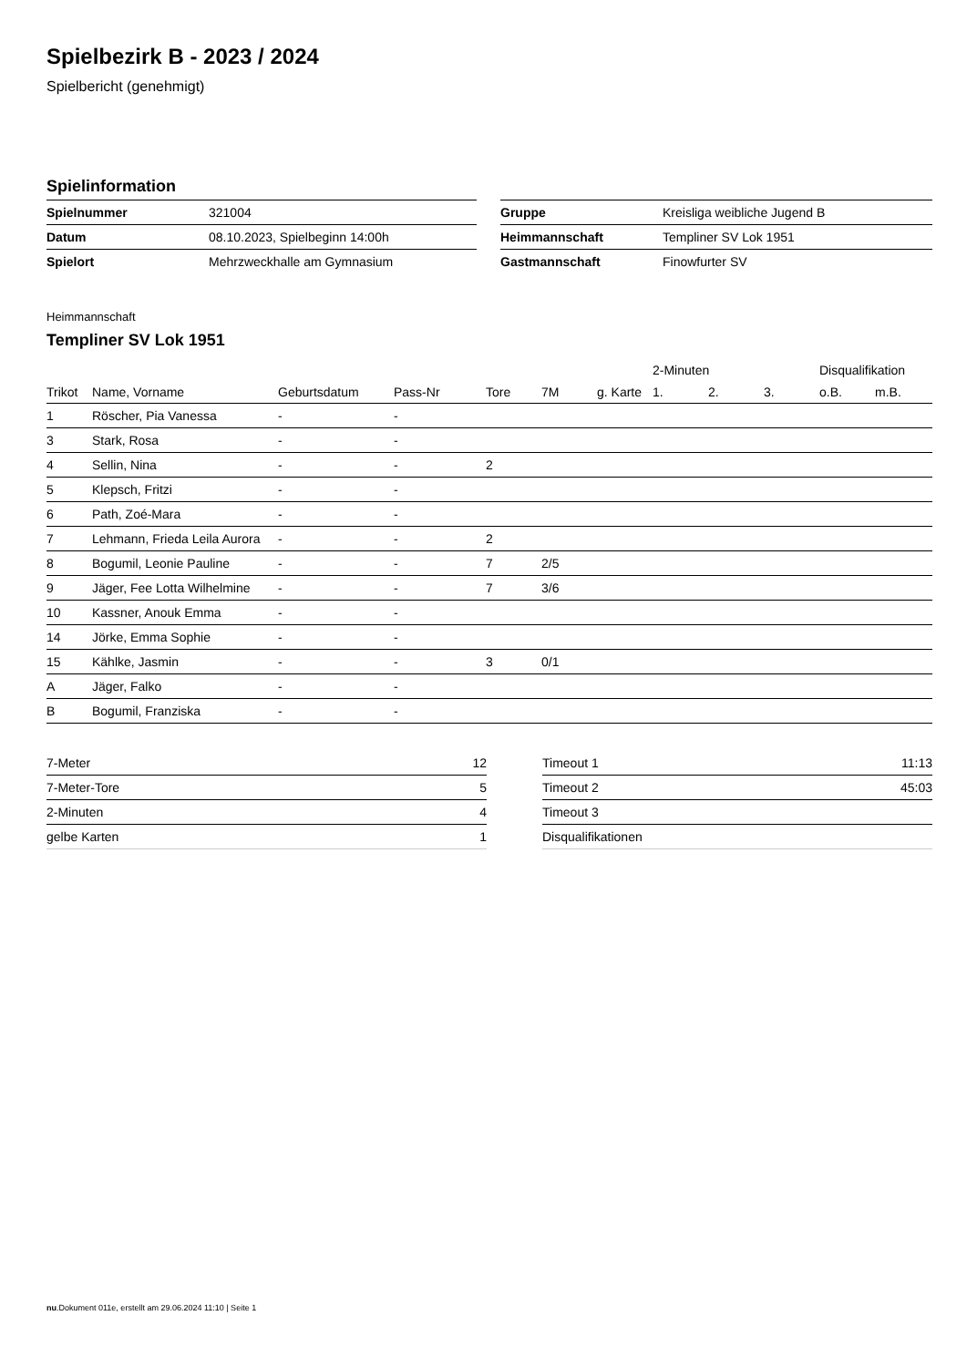Spielbezirk B - 2023 / 2024
Spielbericht (genehmigt)
Spielinformation
| Spielnummer | 321004 |
| Datum | 08.10.2023, Spielbeginn 14:00h |
| Spielort | Mehrzweckhalle am Gymnasium |
| Gruppe | Kreisliga weibliche Jugend B |
| Heimmannschaft | Templiner SV Lok 1951 |
| Gastmannschaft | Finowfurter SV |
Heimmannschaft
Templiner SV Lok 1951
| | | | | | | | 2-Minuten | | | Disqualifikation | |
| --- | --- | --- | --- | --- | --- | --- | --- | --- | --- | --- | --- |
| Trikot | Name, Vorname | Geburtsdatum | Pass-Nr | Tore | 7M | g. Karte | 1. | 2. | 3. | o.B. | m.B. |
| 1 | Röscher, Pia Vanessa | - | - | | | | | | | | |
| 3 | Stark, Rosa | - | - | | | | | | | | |
| 4 | Sellin, Nina | - | - | 2 | | | | | | | |
| 5 | Klepsch, Fritzi | - | - | | | | | | | | |
| 6 | Path, Zoé-Mara | - | - | | | | | | | | |
| 7 | Lehmann, Frieda Leila Aurora | - | - | 2 | | | | | | | |
| 8 | Bogumil, Leonie Pauline | - | - | 7 | 2/5 | | | | | | |
| 9 | Jäger, Fee Lotta Wilhelmine | - | - | 7 | 3/6 | | | | | | |
| 10 | Kassner, Anouk Emma | - | - | | | | | | | | |
| 14 | Jörke, Emma Sophie | - | - | | | | | | | | |
| 15 | Kählke, Jasmin | - | - | 3 | 0/1 | | | | | | |
| A | Jäger, Falko | - | - | | | | | | | | |
| B | Bogumil, Franziska | - | - | | | | | | | | |
| 7-Meter | 12 |
| 7-Meter-Tore | 5 |
| 2-Minuten | 4 |
| gelbe Karten | 1 |
| Timeout 1 | 11:13 |
| Timeout 2 | 45:03 |
| Timeout 3 | |
| Disqualifikationen | |
nu.Dokument 011e, erstellt am 29.06.2024 11:10 | Seite 1